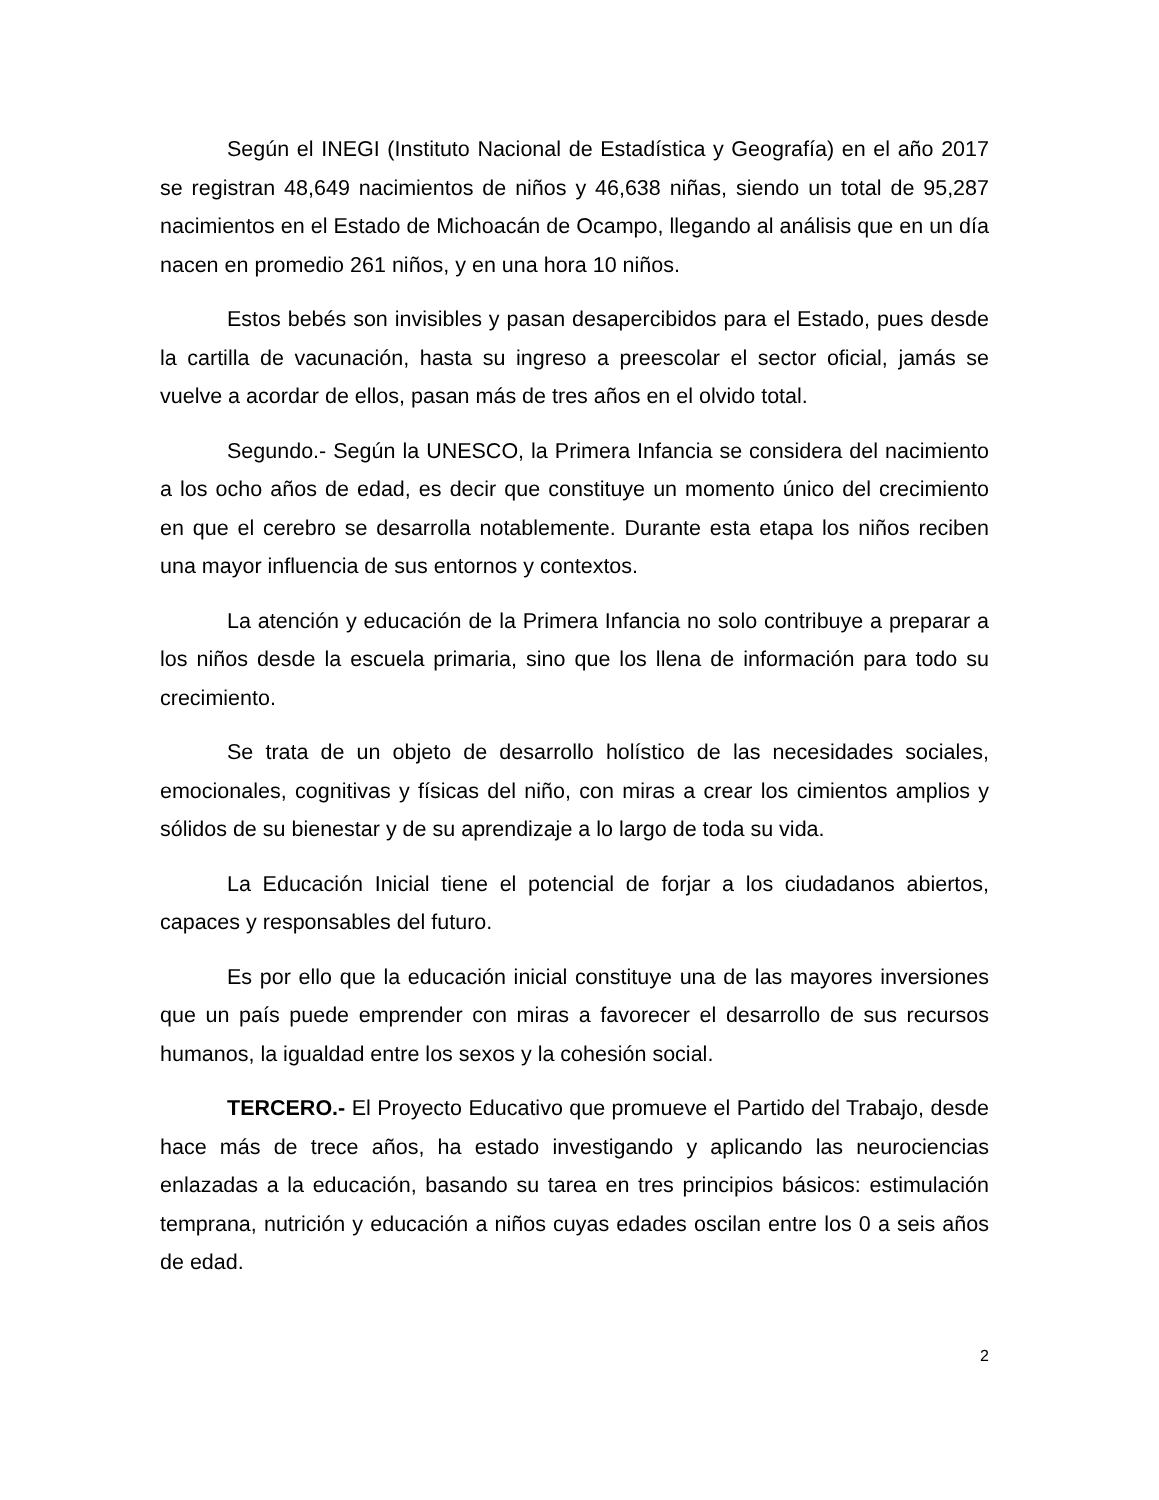Según el INEGI (Instituto Nacional de Estadística y Geografía) en el año 2017 se registran 48,649 nacimientos de niños y 46,638 niñas, siendo un total de 95,287 nacimientos en el Estado de Michoacán de Ocampo, llegando al análisis que en un día nacen en promedio 261 niños, y en una hora 10 niños.
Estos bebés son invisibles y pasan desapercibidos para el Estado, pues desde la cartilla de vacunación, hasta su ingreso a preescolar el sector oficial, jamás se vuelve a acordar de ellos, pasan más de tres años en el olvido total.
Segundo.- Según la UNESCO, la Primera Infancia se considera del nacimiento a los ocho años de edad, es decir que constituye un momento único del crecimiento en que el cerebro se desarrolla notablemente. Durante esta etapa los niños reciben una mayor influencia de sus entornos y contextos.
La atención y educación de la Primera Infancia no solo contribuye a preparar a los niños desde la escuela primaria, sino que los llena de información para todo su crecimiento.
Se trata de un objeto de desarrollo holístico de las necesidades sociales, emocionales, cognitivas y físicas del niño, con miras a crear los cimientos amplios y sólidos de su bienestar y de su aprendizaje a lo largo de toda su vida.
La Educación Inicial tiene el potencial de forjar a los ciudadanos abiertos, capaces y responsables del futuro.
Es por ello que la educación inicial constituye una de las mayores inversiones que un país puede emprender con miras a favorecer el desarrollo de sus recursos humanos, la igualdad entre los sexos y la cohesión social.
TERCERO.- El Proyecto Educativo que promueve el Partido del Trabajo, desde hace más de trece años, ha estado investigando y aplicando las neurociencias enlazadas a la educación, basando su tarea en tres principios básicos: estimulación temprana, nutrición y educación a niños cuyas edades oscilan entre los 0 a seis años de edad.
2